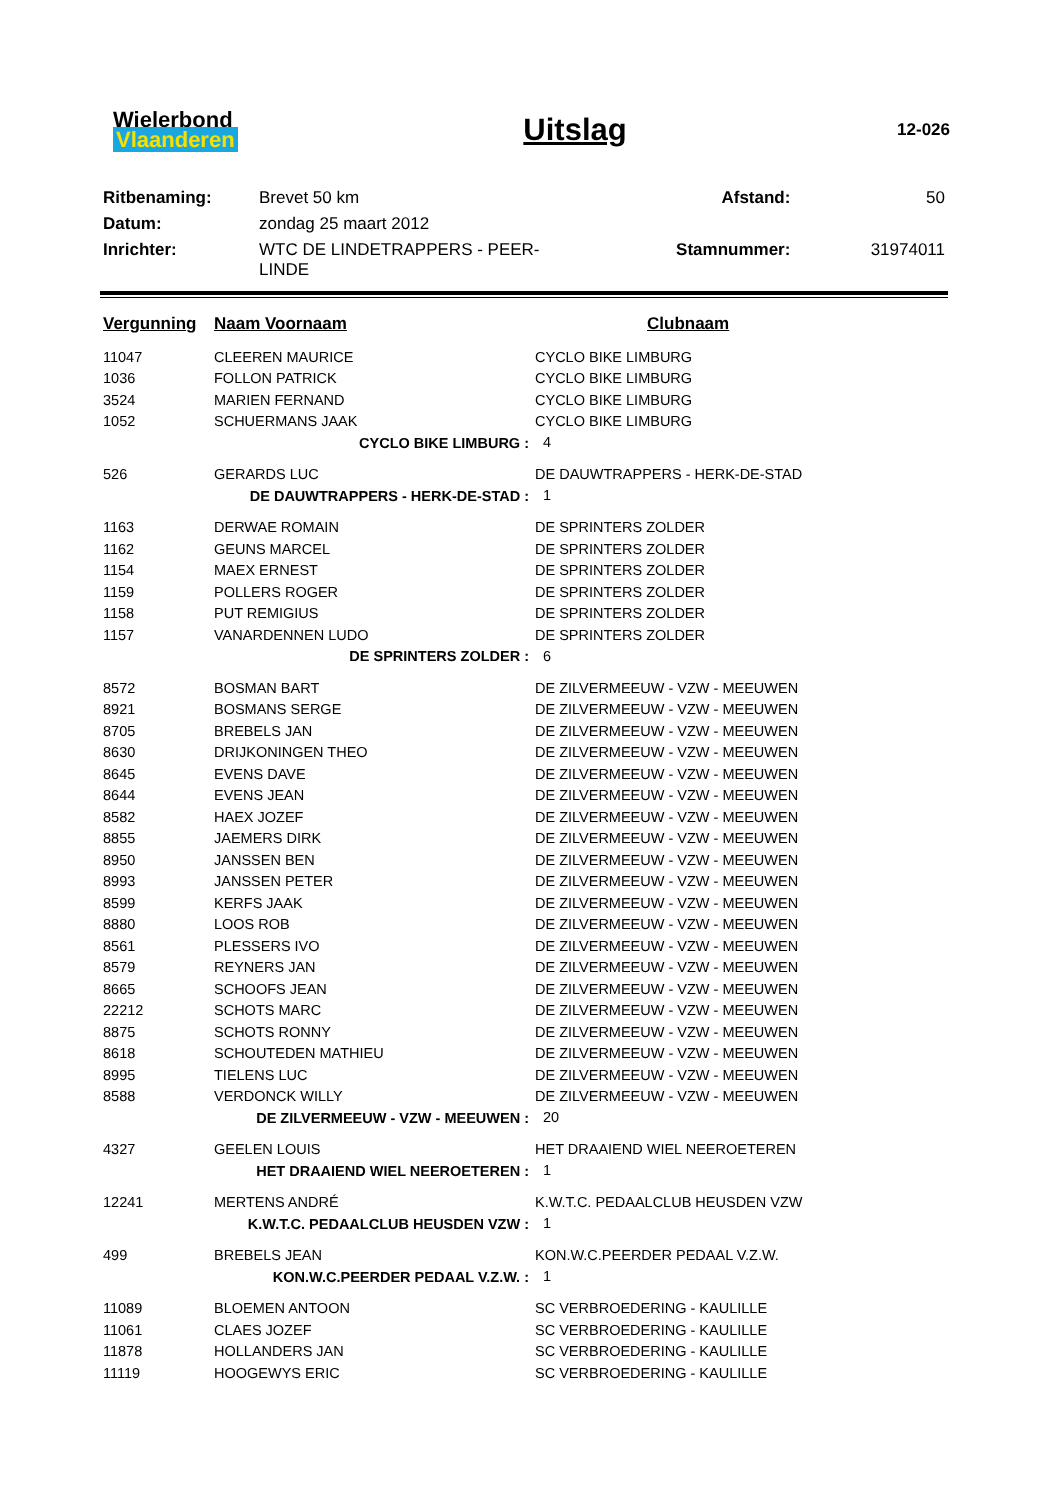Wielerbond
Vlaanderen
Uitslag
12-026
| Ritbenaming: | Brevet 50 km | Afstand: | 50 |
| Datum: | zondag 25 maart 2012 | | |
| Inrichter: | WTC DE LINDETRAPPERS - PEER-LINDE | Stamnummer: | 31974011 |
| Vergunning | Naam Voornaam | Clubnaam |
| --- | --- | --- |
| 11047 | CLEEREN MAURICE | CYCLO BIKE LIMBURG |
| 1036 | FOLLON PATRICK | CYCLO BIKE LIMBURG |
| 3524 | MARIEN FERNAND | CYCLO BIKE LIMBURG |
| 1052 | SCHUERMANS JAAK | CYCLO BIKE LIMBURG |
| CYCLO BIKE LIMBURG : | | 4 |
| 526 | GERARDS LUC | DE DAUWTRAPPERS - HERK-DE-STAD |
| DE DAUWTRAPPERS - HERK-DE-STAD : | | 1 |
| 1163 | DERWAE ROMAIN | DE SPRINTERS ZOLDER |
| 1162 | GEUNS MARCEL | DE SPRINTERS ZOLDER |
| 1154 | MAEX ERNEST | DE SPRINTERS ZOLDER |
| 1159 | POLLERS ROGER | DE SPRINTERS ZOLDER |
| 1158 | PUT REMIGIUS | DE SPRINTERS ZOLDER |
| 1157 | VANARDENNEN LUDO | DE SPRINTERS ZOLDER |
| DE SPRINTERS ZOLDER : | | 6 |
| 8572 | BOSMAN BART | DE ZILVERMEEUW - VZW - MEEUWEN |
| 8921 | BOSMANS SERGE | DE ZILVERMEEUW - VZW - MEEUWEN |
| 8705 | BREBELS JAN | DE ZILVERMEEUW - VZW - MEEUWEN |
| 8630 | DRIJKONINGEN THEO | DE ZILVERMEEUW - VZW - MEEUWEN |
| 8645 | EVENS DAVE | DE ZILVERMEEUW - VZW - MEEUWEN |
| 8644 | EVENS JEAN | DE ZILVERMEEUW - VZW - MEEUWEN |
| 8582 | HAEX JOZEF | DE ZILVERMEEUW - VZW - MEEUWEN |
| 8855 | JAEMERS DIRK | DE ZILVERMEEUW - VZW - MEEUWEN |
| 8950 | JANSSEN BEN | DE ZILVERMEEUW - VZW - MEEUWEN |
| 8993 | JANSSEN PETER | DE ZILVERMEEUW - VZW - MEEUWEN |
| 8599 | KERFS JAAK | DE ZILVERMEEUW - VZW - MEEUWEN |
| 8880 | LOOS ROB | DE ZILVERMEEUW - VZW - MEEUWEN |
| 8561 | PLESSERS IVO | DE ZILVERMEEUW - VZW - MEEUWEN |
| 8579 | REYNERS JAN | DE ZILVERMEEUW - VZW - MEEUWEN |
| 8665 | SCHOOFS JEAN | DE ZILVERMEEUW - VZW - MEEUWEN |
| 22212 | SCHOTS MARC | DE ZILVERMEEUW - VZW - MEEUWEN |
| 8875 | SCHOTS RONNY | DE ZILVERMEEUW - VZW - MEEUWEN |
| 8618 | SCHOUTEDEN MATHIEU | DE ZILVERMEEUW - VZW - MEEUWEN |
| 8995 | TIELENS LUC | DE ZILVERMEEUW - VZW - MEEUWEN |
| 8588 | VERDONCK WILLY | DE ZILVERMEEUW - VZW - MEEUWEN |
| DE ZILVERMEEUW - VZW - MEEUWEN : | | 20 |
| 4327 | GEELEN LOUIS | HET DRAAIEND WIEL NEEROETEREN |
| HET DRAAIEND WIEL NEEROETEREN : | | 1 |
| 12241 | MERTENS ANDRÉ | K.W.T.C. PEDAALCLUB HEUSDEN VZW |
| K.W.T.C. PEDAALCLUB HEUSDEN VZW : | | 1 |
| 499 | BREBELS JEAN | KON.W.C.PEERDER PEDAAL V.Z.W. |
| KON.W.C.PEERDER PEDAAL V.Z.W. : | | 1 |
| 11089 | BLOEMEN ANTOON | SC VERBROEDERING - KAULILLE |
| 11061 | CLAES JOZEF | SC VERBROEDERING - KAULILLE |
| 11878 | HOLLANDERS JAN | SC VERBROEDERING - KAULILLE |
| 11119 | HOOGEWYS ERIC | SC VERBROEDERING - KAULILLE |